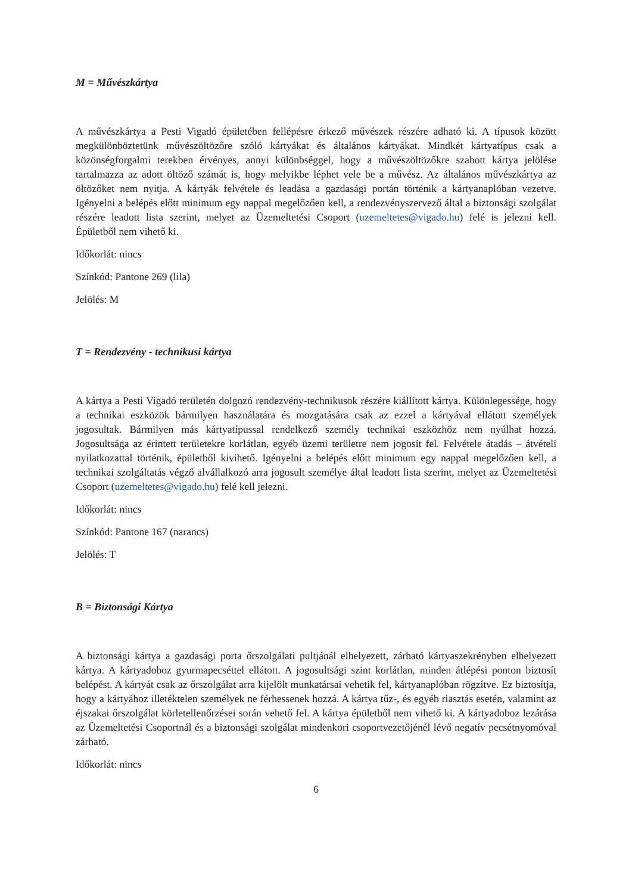M = Művészkártya
A művészkártya a Pesti Vigadó épületében fellépésre érkező művészek részére adható ki. A típusok között megkülönböztetünk művészöltözőre szóló kártyákat és általános kártyákat. Mindkét kártyatípus csak a közönségforgalmi terekben érvényes, annyi különbséggel, hogy a művészöltözőkre szabott kártya jelölése tartalmazza az adott öltöző számát is, hogy melyikbe léphet vele be a művész. Az általános művészkártya az öltözőket nem nyitja. A kártyák felvétele és leadása a gazdasági portán történik a kártyanaplóban vezetve. Igényelni a belépés előtt minimum egy nappal megelőzően kell, a rendezvényszervező által a biztonsági szolgálat részére leadott lista szerint, melyet az Üzemeltetési Csoport (uzemeltetes@vigado.hu) felé is jelezni kell. Épületből nem vihető ki.
Időkorlát: nincs
Színkód: Pantone 269 (lila)
Jelölés: M
T = Rendezvény - technikusi kártya
A kártya a Pesti Vigadó területén dolgozó rendezvény-technikusok részére kiállított kártya. Különlegessége, hogy a technikai eszközök bármilyen használatára és mozgatására csak az ezzel a kártyával ellátott személyek jogosultak. Bármilyen más kártyatípussal rendelkező személy technikai eszközhöz nem nyúlhat hozzá. Jogosultsága az érintett területekre korlátlan, egyéb üzemi területre nem jogosít fel. Felvétele átadás – átvételi nyilatkozattal történik, épületből kivihető. Igényelni a belépés előtt minimum egy nappal megelőzően kell, a technikai szolgáltatás végző alvállalkozó arra jogosult személye által leadott lista szerint, melyet az Üzemeltetési Csoport (uzemeltetes@vigado.hu) felé kell jelezni.
Időkorlát: nincs
Színkód: Pantone 167 (narancs)
Jelölés: T
B = Biztonsági Kártya
A biztonsági kártya a gazdasági porta őrszolgálati pultjánál elhelyezett, zárható kártyaszekrényben elhelyezett kártya. A kártyadoboz gyurmapecséttel ellátott. A jogosultsági szint korlátlan, minden átlépési ponton biztosít belépést. A kártyát csak az őrszolgálat arra kijelölt munkatársai vehetik fel, kártyanaplóban rögzítve. Ez biztosítja, hogy a kártyához illetéktelen személyek ne férhessenek hozzá. A kártya tűz-, és egyéb riasztás esetén, valamint az éjszakai őrszolgálat körletellenőrzései során vehető fel. A kártya épületből nem vihető ki. A kártyadoboz lezárása az Üzemeltetési Csoportnál és a biztonsági szolgálat mindenkori csoportvezetőjénél lévő negatív pecsétnyomóval zárható.
Időkorlát: nincs
6